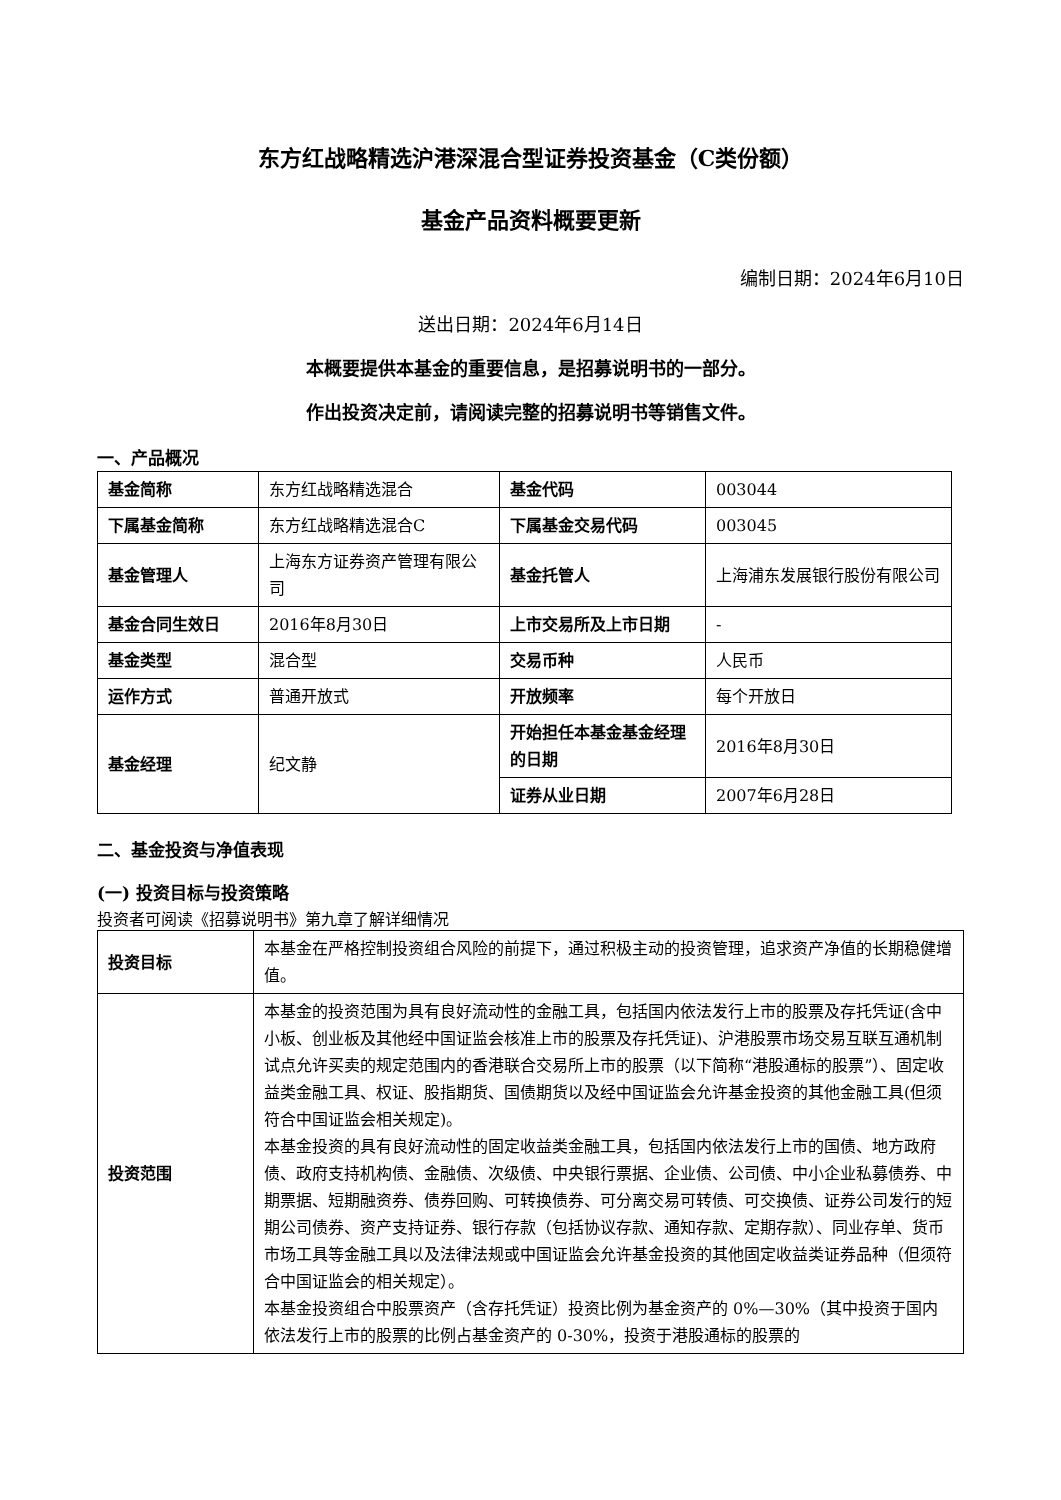东方红战略精选沪港深混合型证券投资基金（C类份额）
基金产品资料概要更新
编制日期：2024年6月10日
送出日期：2024年6月14日
本概要提供本基金的重要信息，是招募说明书的一部分。
作出投资决定前，请阅读完整的招募说明书等销售文件。
一、产品概况
| 基金简称 | 东方红战略精选混合 | 基金代码 | 003044 |
| 下属基金简称 | 东方红战略精选混合C | 下属基金交易代码 | 003045 |
| 基金管理人 | 上海东方证券资产管理有限公司 | 基金托管人 | 上海浦东发展银行股份有限公司 |
| 基金合同生效日 | 2016年8月30日 | 上市交易所及上市日期 | - |
| 基金类型 | 混合型 | 交易币种 | 人民币 |
| 运作方式 | 普通开放式 | 开放频率 | 每个开放日 |
| 基金经理 | 纪文静 | 开始担任本基金基金经理的日期 | 2016年8月30日 |
| | | 证券从业日期 | 2007年6月28日 |
二、基金投资与净值表现
(一) 投资目标与投资策略
投资者可阅读《招募说明书》第九章了解详细情况
| 投资目标 | 本基金在严格控制投资组合风险的前提下，通过积极主动的投资管理，追求资产净值的长期稳健增值。 |
| 投资范围 | 本基金的投资范围为具有良好流动性的金融工具，包括国内依法发行上市的股票及存托凭证(含中小板、创业板及其他经中国证监会核准上市的股票及存托凭证)、沪港股票市场交易互联互通机制试点允许买卖的规定范围内的香港联合交易所上市的股票（以下简称“港股通标的股票”）、固定收益类金融工具、权证、股指期货、国债期货以及经中国证监会允许基金投资的其他金融工具(但须符合中国证监会相关规定)。 本基金投资的具有良好流动性的固定收益类金融工具，包括国内依法发行上市的国债、地方政府债、政府支持机构债、金融债、次级债、中央银行票据、企业债、公司债、中小企业私募债券、中期票据、短期融资券、债券回购、可转换债券、可分离交易可转债、可交换债、证券公司发行的短期公司债券、资产支持证券、银行存款（包括协议存款、通知存款、定期存款）、同业存单、货币市场工具等金融工具以及法律法规或中国证监会允许基金投资的其他固定收益类证券品种（但须符合中国证监会的相关规定）。 本基金投资组合中股票资产（含存托凭证）投资比例为基金资产的 0%—30%（其中投资于国内依法发行上市的股票的比例占基金资产的 0-30%，投资于港股通标的股票的 |